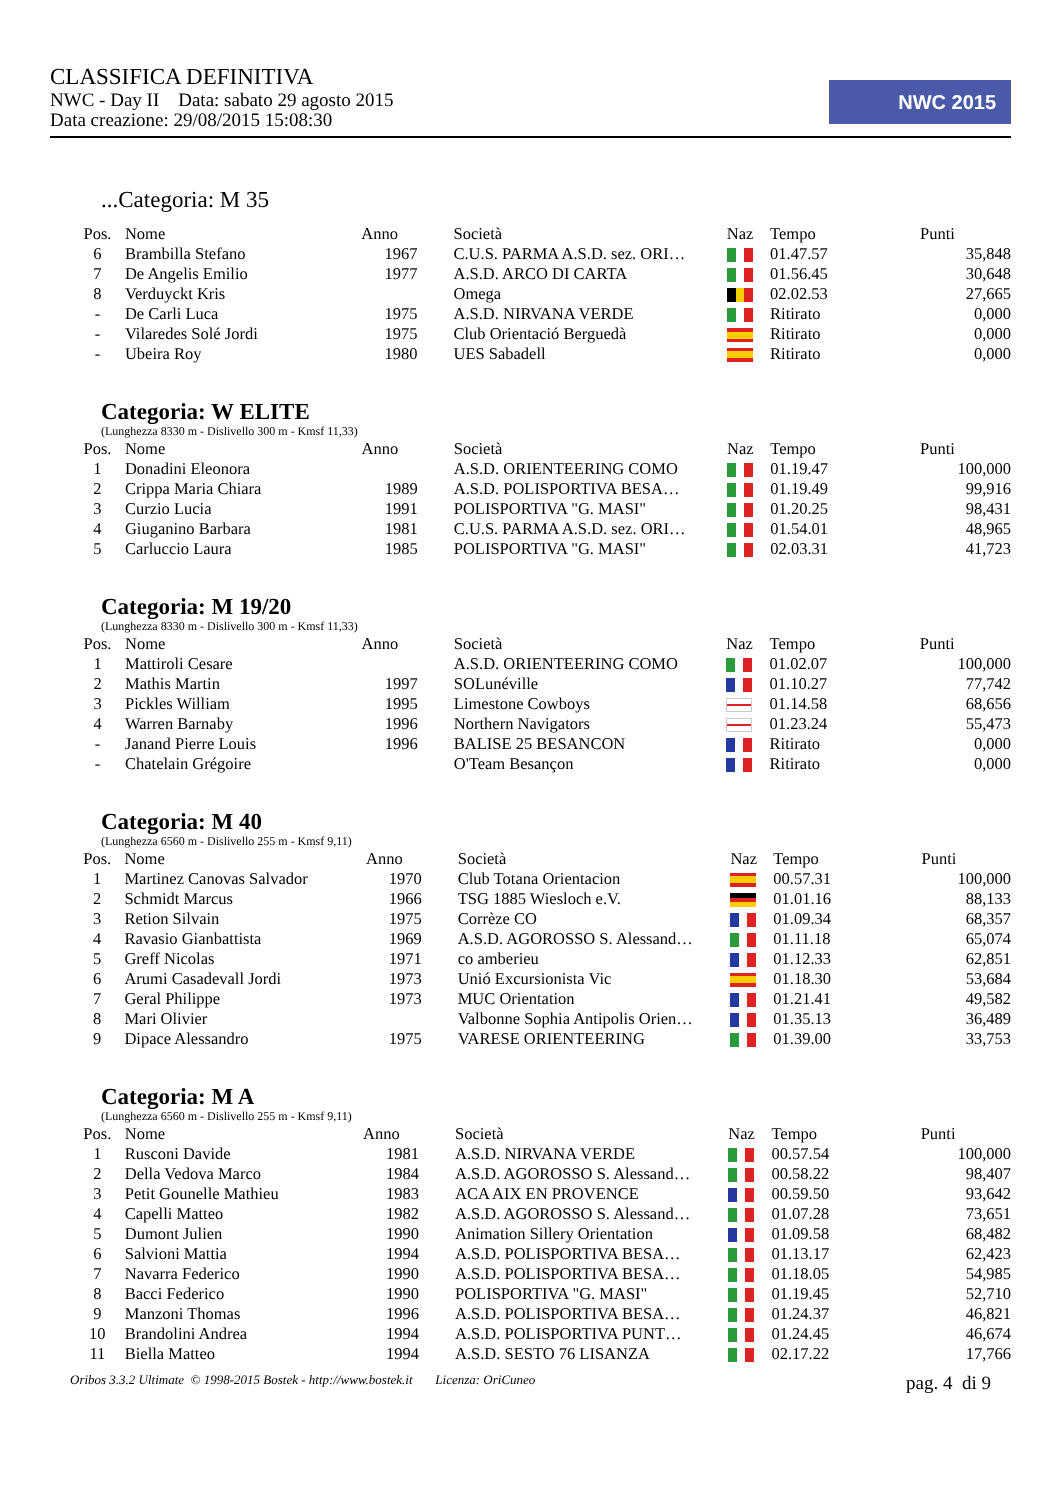CLASSIFICA DEFINITIVA
NWC - Day II Data: sabato 29 agosto 2015
Data creazione: 29/08/2015 15:08:30
NWC 2015
...Categoria: M 35
| Pos. | Nome | Anno | Società | Naz | Tempo | Punti |
| --- | --- | --- | --- | --- | --- | --- |
| 6 | Brambilla Stefano | 1967 | C.U.S. PARMA A.S.D. sez. ORI… | | 01.47.57 | 35,848 |
| 7 | De Angelis Emilio | 1977 | A.S.D. ARCO DI CARTA | | 01.56.45 | 30,648 |
| 8 | Verduyckt Kris | | Omega | | 02.02.53 | 27,665 |
| - | De Carli Luca | 1975 | A.S.D. NIRVANA VERDE | | Ritirato | 0,000 |
| - | Vilaredes Solé Jordi | 1975 | Club Orientació Berguedà | | Ritirato | 0,000 |
| - | Ubeira Roy | 1980 | UES Sabadell | | Ritirato | 0,000 |
Categoria: W ELITE
(Lunghezza 8330 m - Dislivello 300 m - Kmsf 11,33)
| Pos. | Nome | Anno | Società | Naz | Tempo | Punti |
| --- | --- | --- | --- | --- | --- | --- |
| 1 | Donadini Eleonora | | A.S.D. ORIENTEERING COMO | | 01.19.47 | 100,000 |
| 2 | Crippa Maria Chiara | 1989 | A.S.D. POLISPORTIVA BESA… | | 01.19.49 | 99,916 |
| 3 | Curzio Lucia | 1991 | POLISPORTIVA "G. MASI" | | 01.20.25 | 98,431 |
| 4 | Giuganino Barbara | 1981 | C.U.S. PARMA A.S.D. sez. ORI… | | 01.54.01 | 48,965 |
| 5 | Carluccio Laura | 1985 | POLISPORTIVA "G. MASI" | | 02.03.31 | 41,723 |
Categoria: M 19/20
(Lunghezza 8330 m - Dislivello 300 m - Kmsf 11,33)
| Pos. | Nome | Anno | Società | Naz | Tempo | Punti |
| --- | --- | --- | --- | --- | --- | --- |
| 1 | Mattiroli Cesare | | A.S.D. ORIENTEERING COMO | | 01.02.07 | 100,000 |
| 2 | Mathis Martin | 1997 | SOLunéville | | 01.10.27 | 77,742 |
| 3 | Pickles William | 1995 | Limestone Cowboys | | 01.14.58 | 68,656 |
| 4 | Warren Barnaby | 1996 | Northern Navigators | | 01.23.24 | 55,473 |
| - | Janand Pierre Louis | 1996 | BALISE 25 BESANCON | | Ritirato | 0,000 |
| - | Chatelain Grégoire | | O'Team Besançon | | Ritirato | 0,000 |
Categoria: M 40
(Lunghezza 6560 m - Dislivello 255 m - Kmsf 9,11)
| Pos. | Nome | Anno | Società | Naz | Tempo | Punti |
| --- | --- | --- | --- | --- | --- | --- |
| 1 | Martinez Canovas Salvador | 1970 | Club Totana Orientacion | | 00.57.31 | 100,000 |
| 2 | Schmidt Marcus | 1966 | TSG 1885 Wiesloch e.V. | | 01.01.16 | 88,133 |
| 3 | Retion Silvain | 1975 | Corrèze CO | | 01.09.34 | 68,357 |
| 4 | Ravasio Gianbattista | 1969 | A.S.D. AGOROSSO S. Alessand… | | 01.11.18 | 65,074 |
| 5 | Greff Nicolas | 1971 | co amberieu | | 01.12.33 | 62,851 |
| 6 | Arumi Casadevall Jordi | 1973 | Unió Excursionista Vic | | 01.18.30 | 53,684 |
| 7 | Geral Philippe | 1973 | MUC Orientation | | 01.21.41 | 49,582 |
| 8 | Mari Olivier | | Valbonne Sophia Antipolis Orien… | | 01.35.13 | 36,489 |
| 9 | Dipace Alessandro | 1975 | VARESE ORIENTEERING | | 01.39.00 | 33,753 |
Categoria: M A
(Lunghezza 6560 m - Dislivello 255 m - Kmsf 9,11)
| Pos. | Nome | Anno | Società | Naz | Tempo | Punti |
| --- | --- | --- | --- | --- | --- | --- |
| 1 | Rusconi Davide | 1981 | A.S.D. NIRVANA VERDE | | 00.57.54 | 100,000 |
| 2 | Della Vedova Marco | 1984 | A.S.D. AGOROSSO S. Alessand… | | 00.58.22 | 98,407 |
| 3 | Petit Gounelle Mathieu | 1983 | ACA AIX EN PROVENCE | | 00.59.50 | 93,642 |
| 4 | Capelli Matteo | 1982 | A.S.D. AGOROSSO S. Alessand… | | 01.07.28 | 73,651 |
| 5 | Dumont Julien | 1990 | Animation Sillery Orientation | | 01.09.58 | 68,482 |
| 6 | Salvioni Mattia | 1994 | A.S.D. POLISPORTIVA BESA… | | 01.13.17 | 62,423 |
| 7 | Navarra Federico | 1990 | A.S.D. POLISPORTIVA BESA… | | 01.18.05 | 54,985 |
| 8 | Bacci Federico | 1990 | POLISPORTIVA "G. MASI" | | 01.19.45 | 52,710 |
| 9 | Manzoni Thomas | 1996 | A.S.D. POLISPORTIVA BESA… | | 01.24.37 | 46,821 |
| 10 | Brandolini Andrea | 1994 | A.S.D. POLISPORTIVA PUNT… | | 01.24.45 | 46,674 |
| 11 | Biella Matteo | 1994 | A.S.D. SESTO 76 LISANZA | | 02.17.22 | 17,766 |
Oribos 3.3.2 Ultimate © 1998-2015 Bostek - http://www.bostek.it Licenza: OriCuneo pag. 4 di 9